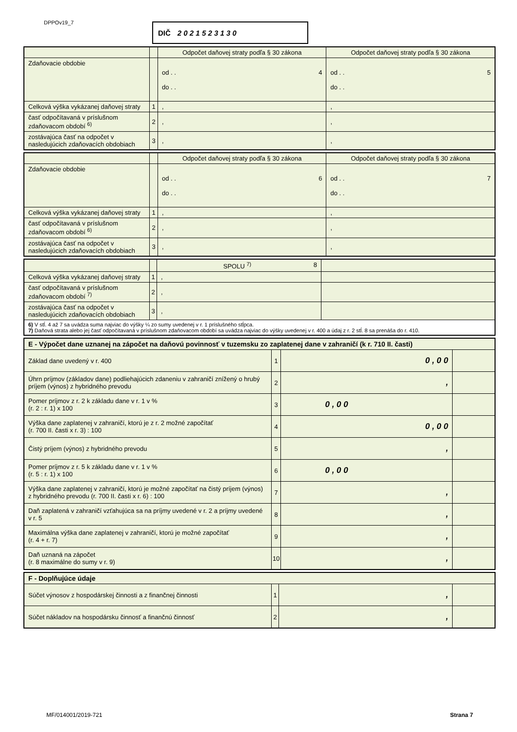DPPOv19_7 DIČ 2 0 2 1 5 2 3 1 3 0
| | | Odpočet daňovej straty podľa § 30 zákona | Odpočet daňovej straty podľa § 30 zákona |
| Zdaňovacie obdobie | | od . . 4 do . . | od . . 5 do . . |
| Celková výška vykázanej daňovej straty | 1 | , | , |
| časť odpočítavaná v príslušnom zdaňovacom období <sup>6)</sup> | 2 | , | , |
| zostávajúca časť na odpočet v nasledujúcich zdaňovacích obdobiach | 3 | , | , |
| | | Odpočet daňovej straty podľa § 30 zákona | Odpočet daňovej straty podľa § 30 zákona |
| Zdaňovacie obdobie | | od . . 6 do . . | od . . 7 do . . |
| Celková výška vykázanej daňovej straty | 1 | , | , |
| časť odpočítavaná v príslušnom zdaňovacom období <sup>6)</sup> | 2 | , | , |
| zostávajúca časť na odpočet v nasledujúcich zdaňovacích obdobiach | 3 | , | , |
| | | SPOLU <sup>7)</sup> 8 | |
| Celková výška vykázanej daňovej straty | 1 | , | |
| časť odpočítavaná v príslušnom zdaňovacom období <sup>7)</sup> | 2 | , | |
| zostávajúca časť na odpočet v nasledujúcich zdaňovacích obdobiach | 3 | , | |
| 6) V stĺ. 4 až 7 sa uvádza suma najviac do výšky ¼ zo sumy uvedenej v r. 1 príslušného stĺpca. 7) Daňová strata alebo jej časť odpočítavaná v príslušnom zdaňovacom období sa uvádza najviac do výšky uvedenej v r. 400 a údaj z r. 2 stĺ. 8 sa prenáša do r. 410. | | | |
| E - Výpočet dane uznanej na zápočet na daňovú povinnosť v tuzemsku zo zaplatenej dane v zahraničí (k r. 710 II. časti) | | | |
| --- | --- | --- | --- |
| Základ dane uvedený v r. 400 | 1 | 0 , 0 0 | |
| Úhrn príjmov (základov dane) podliehajúcich zdaneniu v zahraničí znížený o hrubý príjem (výnos) z hybridného prevodu | 2 | , | |
| Pomer príjmov z r. 2 k základu dane v r. 1 v % (r. 2 : r. 1) x 100 | 3 | 0 , 0 0 | |
| Výška dane zaplatenej v zahraničí, ktorú je z r. 2 možné započítať (r. 700 II. časti x r. 3) : 100 | 4 | 0 , 0 0 | |
| Čistý príjem (výnos) z hybridného prevodu | 5 | , | |
| Pomer príjmov z r. 5 k základu dane v r. 1 v % (r. 5 : r. 1) x 100 | 6 | 0 , 0 0 | |
| Výška dane zaplatenej v zahraničí, ktorú je možné započítať na čistý príjem (výnos) z hybridného prevodu (r. 700 II. časti x r. 6) : 100 | 7 | , | |
| Daň zaplatená v zahraničí vzťahujúca sa na príjmy uvedené v r. 2 a príjmy uvedené v r. 5 | 8 | , | |
| Maximálna výška dane zaplatenej v zahraničí, ktorú je možné započítať (r. 4 + r. 7) | 9 | , | |
| Daň uznaná na zápočet (r. 8 maximálne do sumy v r. 9) | 10 | , | |
| F - Doplňujúce údaje | | | |
| --- | --- | --- | --- |
| Súčet výnosov z hospodárskej činnosti a z finančnej činnosti | 1 | , | |
| Súčet nákladov na hospodársku činnosť a finančnú činnosť | 2 | , | |
MF/014001/2019-721 Strana 7